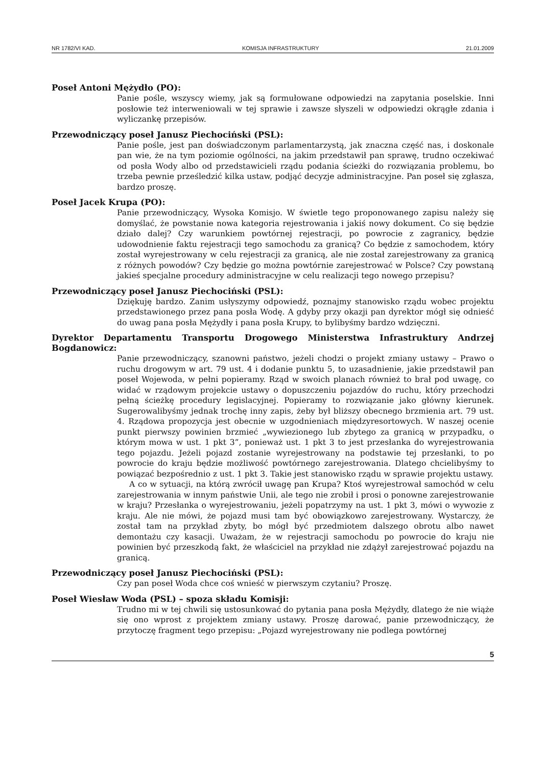NR 1782/VI KAD. KOMISJA INFRASTRUKTURY 21.01.2009
Poseł Antoni Mężydło (PO):
Panie pośle, wszyscy wiemy, jak są formułowane odpowiedzi na zapytania poselskie. Inni posłowie też interweniowali w tej sprawie i zawsze słyszeli w odpowiedzi okrągłe zdania i wyliczankę przepisów.
Przewodniczący poseł Janusz Piechociński (PSL):
Panie pośle, jest pan doświadczonym parlamentarzystą, jak znaczna część nas, i doskonale pan wie, że na tym poziomie ogólności, na jakim przedstawił pan sprawę, trudno oczekiwać od posła Wody albo od przedstawicieli rządu podania ścieżki do rozwiązania problemu, bo trzeba pewnie prześledzić kilka ustaw, podjąć decyzje administracyjne. Pan poseł się zgłasza, bardzo proszę.
Poseł Jacek Krupa (PO):
Panie przewodniczący, Wysoka Komisjo. W świetle tego proponowanego zapisu należy się domyślać, że powstanie nowa kategoria rejestrowania i jakiś nowy dokument. Co się będzie działo dalej? Czy warunkiem powtórnej rejestracji, po powrocie z zagranicy, będzie udowodnienie faktu rejestracji tego samochodu za granicą? Co będzie z samochodem, który został wyrejestrowany w celu rejestracji za granicą, ale nie został zarejestrowany za granicą z różnych powodów? Czy będzie go można powtórnie zarejestrować w Polsce? Czy powstaną jakieś specjalne procedury administracyjne w celu realizacji tego nowego przepisu?
Przewodniczący poseł Janusz Piechociński (PSL):
Dziękuję bardzo. Zanim usłyszymy odpowiedź, poznajmy stanowisko rządu wobec projektu przedstawionego przez pana posła Wodę. A gdyby przy okazji pan dyrektor mógł się odnieść do uwag pana posła Mężydły i pana posła Krupy, to bylibyśmy bardzo wdzięczni.
Dyrektor Departamentu Transportu Drogowego Ministerstwa Infrastruktury Andrzej Bogdanowicz:
Panie przewodniczący, szanowni państwo, jeżeli chodzi o projekt zmiany ustawy – Prawo o ruchu drogowym w art. 79 ust. 4 i dodanie punktu 5, to uzasadnienie, jakie przedstawił pan poseł Wojewoda, w pełni popieramy. Rząd w swoich planach również to brał pod uwagę, co widać w rządowym projekcie ustawy o dopuszczeniu pojazdów do ruchu, który przechodzi pełną ścieżkę procedury legislacyjnej. Popieramy to rozwiązanie jako główny kierunek. Sugerowalibyśmy jednak trochę inny zapis, żeby był bliższy obecnego brzmienia art. 79 ust. 4. Rządowa propozycja jest obecnie w uzgodnieniach międzyresortowych. W naszej ocenie punkt pierwszy powinien brzmieć „wywiezionego lub zbytego za granicą w przypadku, o którym mowa w ust. 1 pkt 3”, ponieważ ust. 1 pkt 3 to jest przesłanka do wyrejestrowania tego pojazdu. Jeżeli pojazd zostanie wyrejestrowany na podstawie tej przesłanki, to po powrocie do kraju będzie możliwość powtórnego zarejestrowania. Dlatego chcielibyśmy to powiązać bezpośrednio z ust. 1 pkt 3. Takie jest stanowisko rządu w sprawie projektu ustawy.
A co w sytuacji, na którą zwrócił uwagę pan Krupa? Ktoś wyrejestrował samochód w celu zarejestrowania w innym państwie Unii, ale tego nie zrobił i prosi o ponowne zarejestrowanie w kraju? Przesłanka o wyrejestrowaniu, jeżeli popatrzymy na ust. 1 pkt 3, mówi o wywozie z kraju. Ale nie mówi, że pojazd musi tam być obowiązkowo zarejestrowany. Wystarczy, że został tam na przykład zbyty, bo mógł być przedmiotem dalszego obrotu albo nawet demontażu czy kasacji. Uważam, że w rejestracji samochodu po powrocie do kraju nie powinien być przeszkodą fakt, że właściciel na przykład nie zdążył zarejestrować pojazdu na granicą.
Przewodniczący poseł Janusz Piechociński (PSL):
Czy pan poseł Woda chce coś wnieść w pierwszym czytaniu? Proszę.
Poseł Wiesław Woda (PSL) – spoza składu Komisji:
Trudno mi w tej chwili się ustosunkować do pytania pana posła Mężydły, dlatego że nie wiąże się ono wprost z projektem zmiany ustawy. Proszę darować, panie przewodniczący, że przytoczę fragment tego przepisu: „Pojazd wyrejestrowany nie podlega powtórnej
5